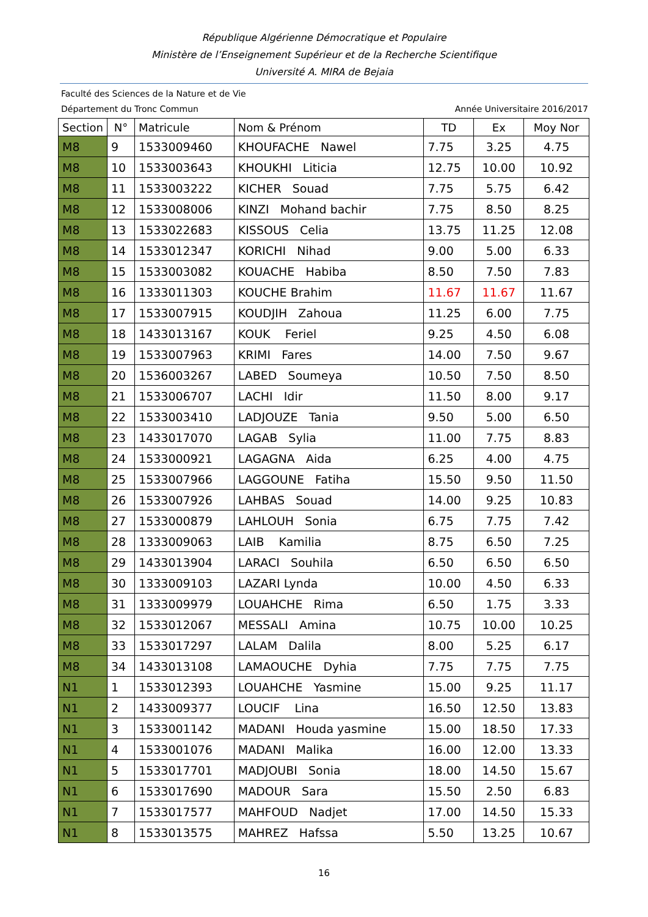République Algérienne Démocratique et Populaire
Ministère de l’Enseignement Supérieur et de la Recherche Scientifique
Université A. MIRA de Bejaia
Faculté des Sciences de la Nature et de Vie
Département du Tronc Commun Année Universitaire 2016/2017
| Section | N° | Matricule | Nom & Prénom | TD | Ex | Moy Nor |
| --- | --- | --- | --- | --- | --- | --- |
| M8 | 9 | 1533009460 | KHOUFACHE Nawel | 7.75 | 3.25 | 4.75 |
| M8 | 10 | 1533003643 | KHOUKHI Liticia | 12.75 | 10.00 | 10.92 |
| M8 | 11 | 1533003222 | KICHER Souad | 7.75 | 5.75 | 6.42 |
| M8 | 12 | 1533008006 | KINZI Mohand bachir | 7.75 | 8.50 | 8.25 |
| M8 | 13 | 1533022683 | KISSOUS Celia | 13.75 | 11.25 | 12.08 |
| M8 | 14 | 1533012347 | KORICHI Nihad | 9.00 | 5.00 | 6.33 |
| M8 | 15 | 1533003082 | KOUACHE Habiba | 8.50 | 7.50 | 7.83 |
| M8 | 16 | 1333011303 | KOUCHE Brahim | 11.67 | 11.67 | 11.67 |
| M8 | 17 | 1533007915 | KOUDJIH Zahoua | 11.25 | 6.00 | 7.75 |
| M8 | 18 | 1433013167 | KOUK Feriel | 9.25 | 4.50 | 6.08 |
| M8 | 19 | 1533007963 | KRIMI Fares | 14.00 | 7.50 | 9.67 |
| M8 | 20 | 1536003267 | LABED Soumeya | 10.50 | 7.50 | 8.50 |
| M8 | 21 | 1533006707 | LACHI Idir | 11.50 | 8.00 | 9.17 |
| M8 | 22 | 1533003410 | LADJOUZE Tania | 9.50 | 5.00 | 6.50 |
| M8 | 23 | 1433017070 | LAGAB Sylia | 11.00 | 7.75 | 8.83 |
| M8 | 24 | 1533000921 | LAGAGNA Aida | 6.25 | 4.00 | 4.75 |
| M8 | 25 | 1533007966 | LAGGOUNE Fatiha | 15.50 | 9.50 | 11.50 |
| M8 | 26 | 1533007926 | LAHBAS Souad | 14.00 | 9.25 | 10.83 |
| M8 | 27 | 1533000879 | LAHLOUH Sonia | 6.75 | 7.75 | 7.42 |
| M8 | 28 | 1333009063 | LAIB Kamilia | 8.75 | 6.50 | 7.25 |
| M8 | 29 | 1433013904 | LARACI Souhila | 6.50 | 6.50 | 6.50 |
| M8 | 30 | 1333009103 | LAZARI Lynda | 10.00 | 4.50 | 6.33 |
| M8 | 31 | 1333009979 | LOUAHCHE Rima | 6.50 | 1.75 | 3.33 |
| M8 | 32 | 1533012067 | MESSALI Amina | 10.75 | 10.00 | 10.25 |
| M8 | 33 | 1533017297 | LALAM Dalila | 8.00 | 5.25 | 6.17 |
| M8 | 34 | 1433013108 | LAMAOUCHE Dyhia | 7.75 | 7.75 | 7.75 |
| N1 | 1 | 1533012393 | LOUAHCHE Yasmine | 15.00 | 9.25 | 11.17 |
| N1 | 2 | 1433009377 | LOUCIF Lina | 16.50 | 12.50 | 13.83 |
| N1 | 3 | 1533001142 | MADANI Houda yasmine | 15.00 | 18.50 | 17.33 |
| N1 | 4 | 1533001076 | MADANI Malika | 16.00 | 12.00 | 13.33 |
| N1 | 5 | 1533017701 | MADJOUBI Sonia | 18.00 | 14.50 | 15.67 |
| N1 | 6 | 1533017690 | MADOUR Sara | 15.50 | 2.50 | 6.83 |
| N1 | 7 | 1533017577 | MAHFOUD Nadjet | 17.00 | 14.50 | 15.33 |
| N1 | 8 | 1533013575 | MAHREZ Hafssa | 5.50 | 13.25 | 10.67 |
16